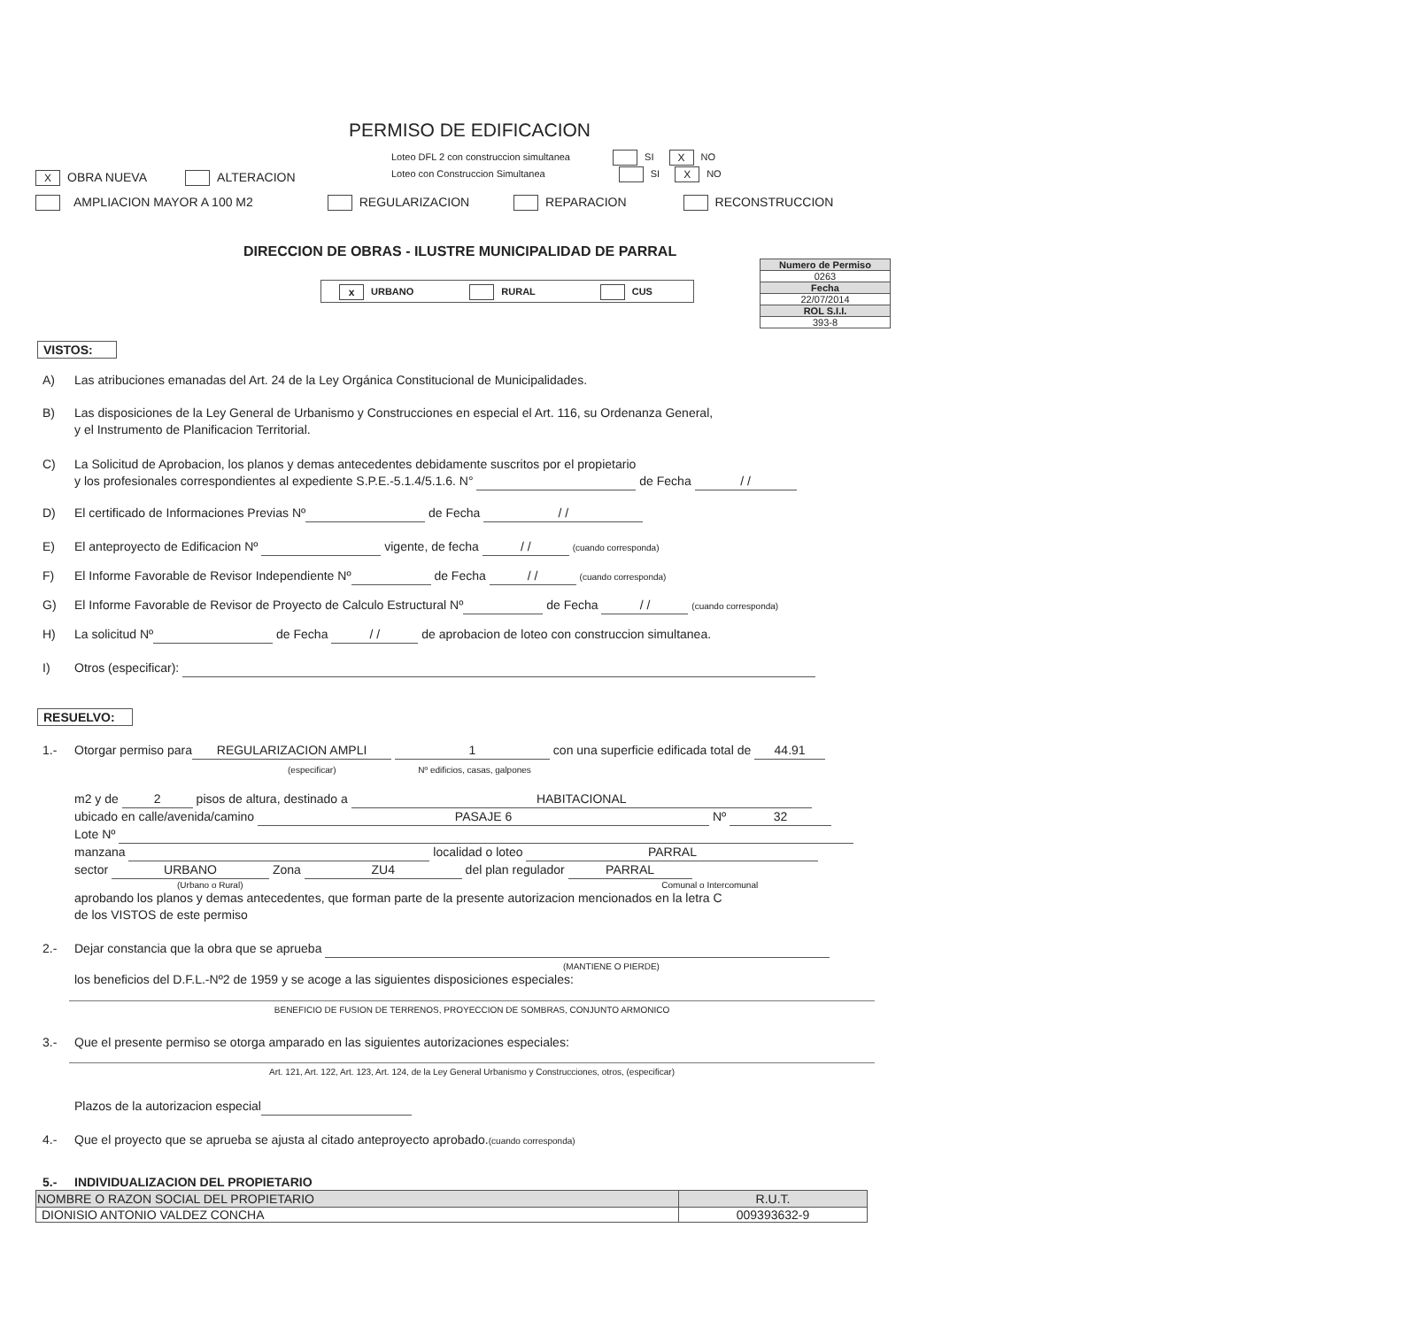PERMISO DE EDIFICACION
Loteo DFL 2 con construccion simultanea SI X NO
Loteo con Construccion Simultanea SI X NO
X OBRA NUEVA ALTERACION
AMPLIACION MAYOR A 100 M2 REGULARIZACION REPARACION RECONSTRUCCION
DIRECCION DE OBRAS - ILUSTRE MUNICIPALIDAD DE PARRAL
x URBANO RURAL CUS
| Numero de Permiso |
| 0263 |
| Fecha |
| 22/07/2014 |
| ROL S.I.I. |
| 393-8 |
VISTOS:
A) Las atribuciones emanadas del Art. 24 de la Ley Orgánica Constitucional de Municipalidades.
B) Las disposiciones de la Ley General de Urbanismo y Construcciones en especial el Art. 116, su Ordenanza General,
y el Instrumento de Planificacion Territorial.
C) La Solicitud de Aprobacion, los planos y demas antecedentes debidamente suscritos por el propietario
y los profesionales correspondientes al expediente S.P.E.-5.1.4/5.1.6. N° de Fecha / /
D) El certificado de Informaciones Previas Nº de Fecha / /
E) El anteproyecto de Edificacion Nº vigente, de fecha / / (cuando corresponda)
F) El Informe Favorable de Revisor Independiente Nº de Fecha / / (cuando corresponda)
G) El Informe Favorable de Revisor de Proyecto de Calculo Estructural Nº de Fecha / / (cuando corresponda)
H) La solicitud Nº de Fecha / / de aprobacion de loteo con construccion simultanea.
I) Otros (especificar):
RESUELVO:
1.- Otorgar permiso para REGULARIZACION AMPLI 1 con una superficie edificada total de 44.91
(especificar) Nº edificios, casas, galpones
m2 y de 2 pisos de altura, destinado a HABITACIONAL
ubicado en calle/avenida/camino PASAJE 6 Nº 32
Lote Nº
manzana localidad o loteo PARRAL
sector URBANO Zona ZU4 del plan regulador PARRAL
(Urbano o Rural) Comunal o Intercomunal
aprobando los planos y demas antecedentes, que forman parte de la presente autorizacion mencionados en la letra C
de los VISTOS de este permiso
2.- Dejar constancia que la obra que se aprueba
(MANTIENE O PIERDE)
los beneficios del D.F.L.-Nº2 de 1959 y se acoge a las siguientes disposiciones especiales:
BENEFICIO DE FUSION DE TERRENOS, PROYECCION DE SOMBRAS, CONJUNTO ARMONICO
3.- Que el presente permiso se otorga amparado en las siguientes autorizaciones especiales:
Art. 121, Art. 122, Art. 123, Art. 124, de la Ley General Urbanismo y Construcciones, otros, (especificar)
Plazos de la autorizacion especial
4.- Que el proyecto que se aprueba se ajusta al citado anteproyecto aprobado.(cuando corresponda)
5.- INDIVIDUALIZACION DEL PROPIETARIO
| NOMBRE O RAZON SOCIAL DEL PROPIETARIO | R.U.T. |
| --- | --- |
| DIONISIO ANTONIO VALDEZ CONCHA | 009393632-9 |